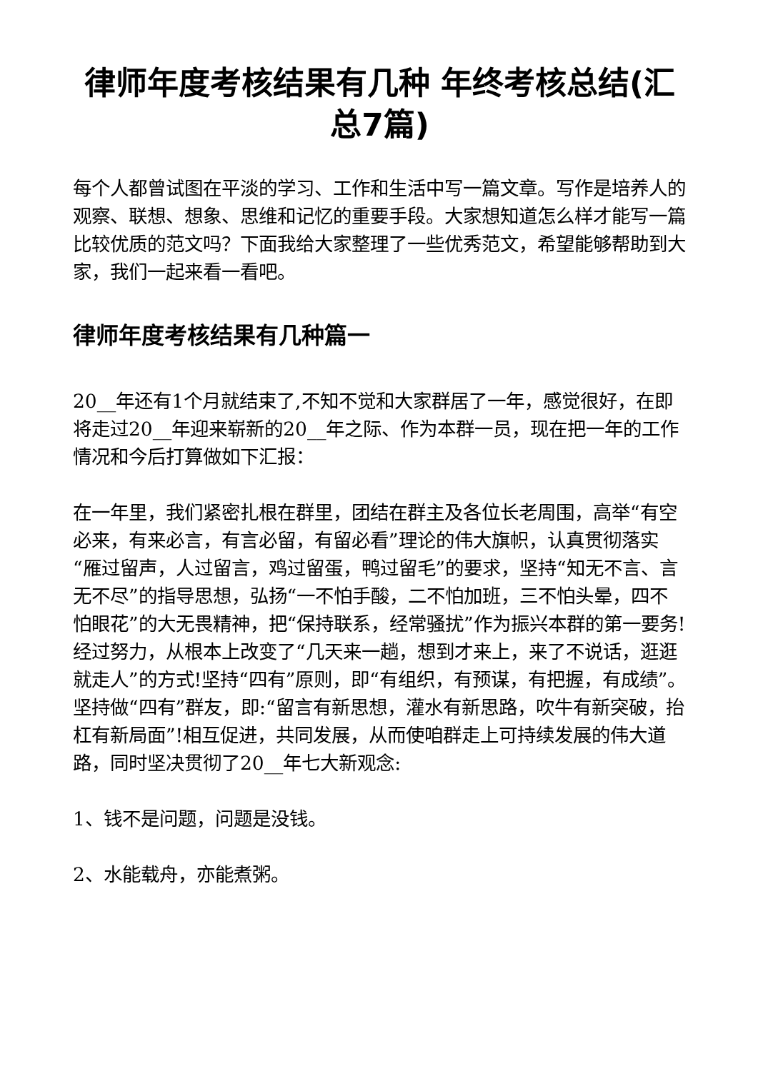律师年度考核结果有几种 年终考核总结(汇总7篇)
每个人都曾试图在平淡的学习、工作和生活中写一篇文章。写作是培养人的观察、联想、想象、思维和记忆的重要手段。大家想知道怎么样才能写一篇比较优质的范文吗？下面我给大家整理了一些优秀范文，希望能够帮助到大家，我们一起来看一看吧。
律师年度考核结果有几种篇一
20__年还有1个月就结束了,不知不觉和大家群居了一年，感觉很好，在即将走过20__年迎来崭新的20__年之际、作为本群一员，现在把一年的工作情况和今后打算做如下汇报：
在一年里，我们紧密扎根在群里，团结在群主及各位长老周围，高举“有空必来，有来必言，有言必留，有留必看”理论的伟大旗帜，认真贯彻落实“雁过留声，人过留言，鸡过留蛋，鸭过留毛”的要求，坚持“知无不言、言无不尽”的指导思想，弘扬“一不怕手酸，二不怕加班，三不怕头晕，四不怕眼花”的大无畏精神，把“保持联系，经常骚扰”作为振兴本群的第一要务!经过努力，从根本上改变了“几天来一趟，想到才来上，来了不说话，逛逛就走人”的方式!坚持“四有”原则，即“有组织，有预谋，有把握，有成绩”。坚持做“四有”群友，即:“留言有新思想，灌水有新思路，吹牛有新突破，抬杠有新局面”!相互促进，共同发展，从而使咱群走上可持续发展的伟大道路，同时坚决贯彻了20__年七大新观念:
1、钱不是问题，问题是没钱。
2、水能载舟，亦能煮粥。